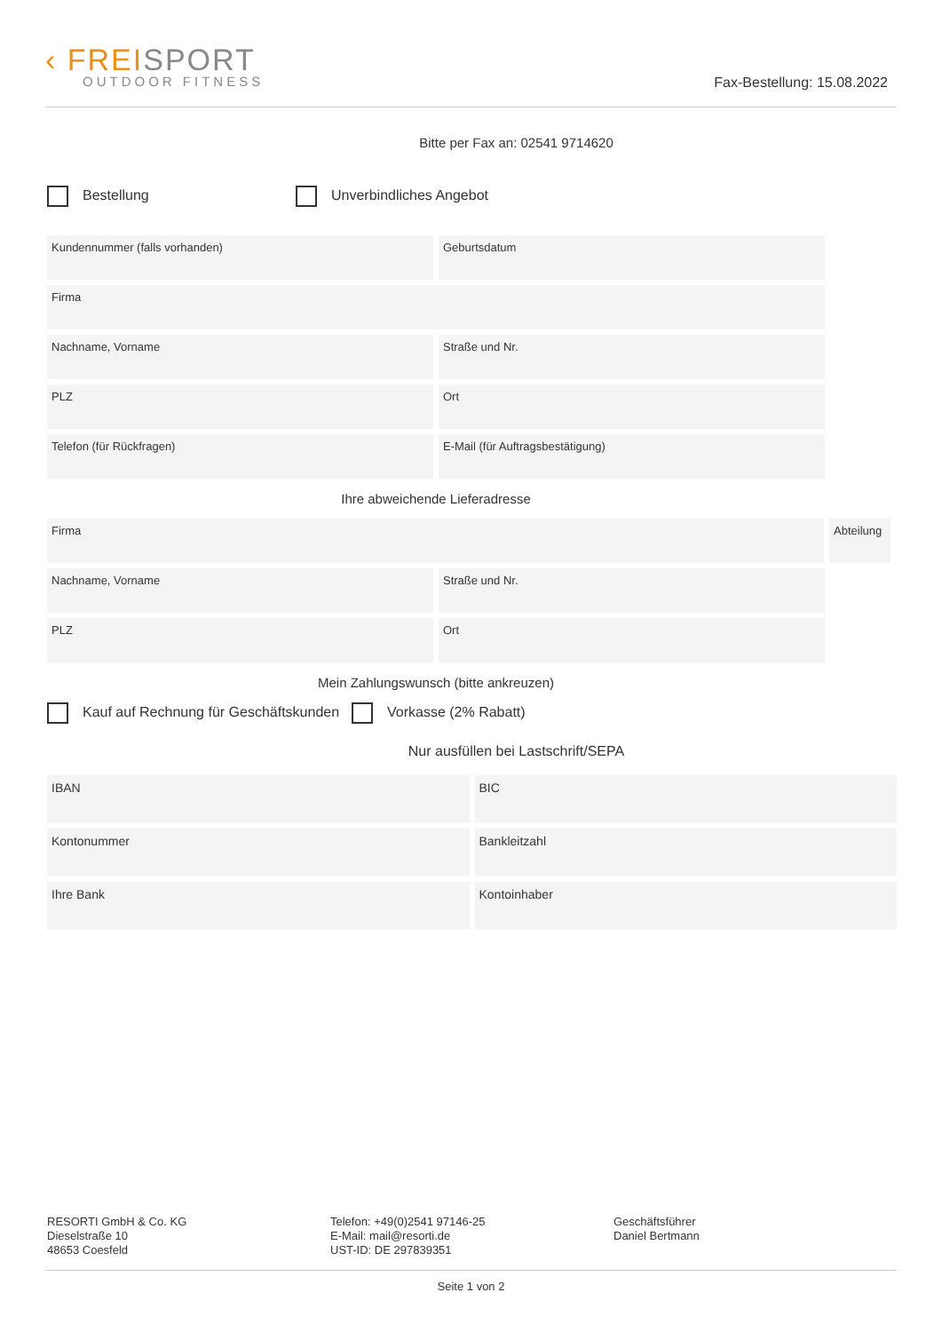‹ FREISPORT
OUTDOOR FITNESS
Fax-Bestellung: 15.08.2022
Bitte per Fax an: 02541 9714620
Bestellung Unverbindliches Angebot
Kundennummer (falls vorhanden) Geburtsdatum
Firma
Nachname, Vorname Straße und Nr.
PLZ Ort
Telefon (für Rückfragen) E-Mail (für Auftragsbestätigung)
Ihre abweichende Lieferadresse
Firma Abteilung
Nachname, Vorname Straße und Nr.
PLZ Ort
Mein Zahlungswunsch (bitte ankreuzen)
Kauf auf Rechnung für Geschäftskunden
Vorkasse (2% Rabatt)
Nur ausfüllen bei Lastschrift/SEPA
IBAN BIC
Kontonummer Bankleitzahl
Ihre Bank Kontoinhaber
RESORTI GmbH & Co. KG
Dieselstraße 10
48653 Coesfeld
Telefon: +49(0)2541 97146-25
E-Mail: mail@resorti.de
UST-ID: DE 297839351
Geschäftsführer
Daniel Bertmann
Seite 1 von 2